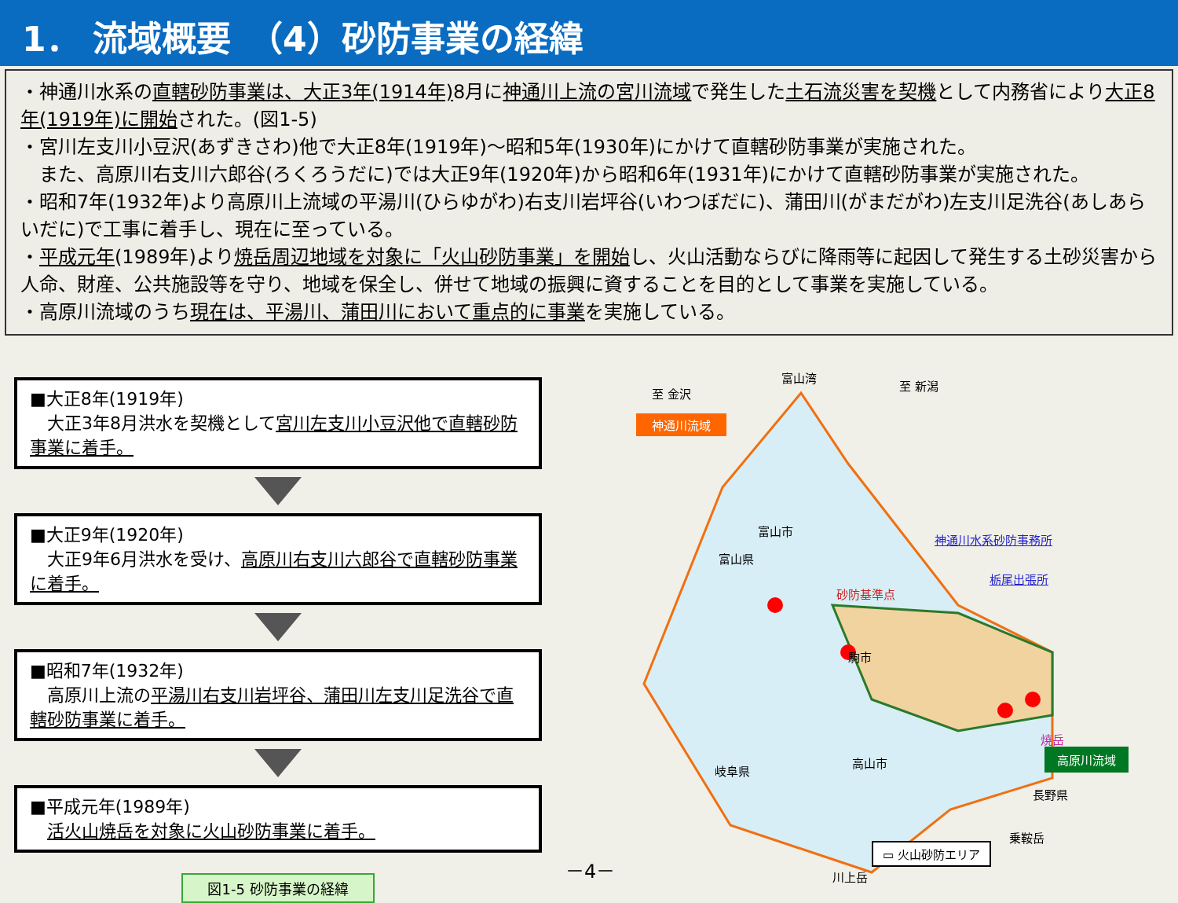1． 流域概要　（4）砂防事業の経緯
・神通川水系の直轄砂防事業は、大正3年(1914年) 8月に神通川上流の宮川流域で発生した土石流災害を契機として内務省により大正8年(1919年)に開始された。(図1-5)
・宮川左支川小豆沢(あずきさわ)他で大正8年(1919年)～昭和5年(1930年)にかけて直轄砂防事業が実施された。
　また、高原川右支川六郎谷(ろくろうだに)では大正9年(1920年)から昭和6年(1931年)にかけて直轄砂防事業が実施された。
・昭和7年(1932年)より高原川上流域の平湯川(ひらゆがわ)右支川岩坪谷(いわつぼだに)、蒲田川(がまだがわ)左支川足洗谷(あしあらいだに)で工事に着手し、現在に至っている。
・平成元年(1989年)より焼岳周辺地域を対象に「火山砂防事業」を開始し、火山活動ならびに降雨等に起因して発生する土砂災害から人命、財産、公共施設等を守り、地域を保全し、併せて地域の振興に資することを目的として事業を実施している。
・高原川流域のうち現在は、平湯川、蒲田川において重点的に事業を実施している。
■大正8年(1919年)
　大正3年8月洪水を契機として宮川左支川小豆沢他で直轄砂防事業に着手。
■大正9年(1920年)
　大正9年6月洪水を受け、高原川右支川六郎谷で直轄砂防事業に着手。
■昭和7年(1932年)
　高原川上流の平湯川右支川岩坪谷、蒲田川左支川足洗谷で直轄砂防事業に着手。
■平成元年(1989年)
　活火山焼岳を対象に火山砂防事業に着手。
図1-5 砂防事業の経緯
富山湾
至 金沢
至 新潟
神通川流域
神通川水系砂防事務所
栃尾出張所
富山市
富山県
砂防基準点
駒市
高山市
岐阜県
焼岳
高原川流域
長野県
乗鞍岳
川上岳
▭ 火山砂防エリア
－4－